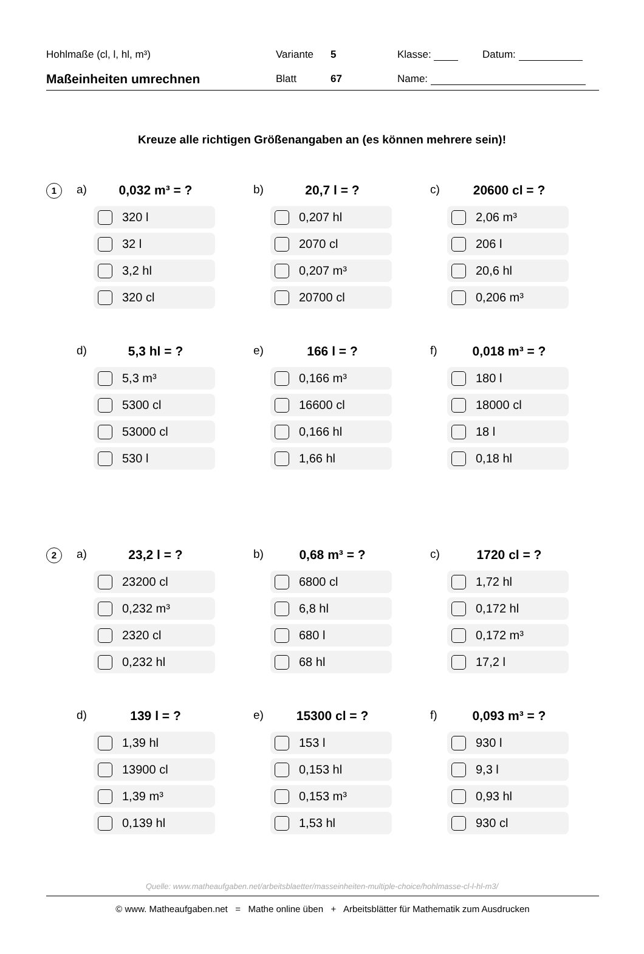Hohlmaße (cl, l, hl, m³) Variante 5 Klasse: Datum:
Maßeinheiten umrechnen
Blatt 67 Name:
Kreuze alle richtigen Größenangaben an (es können mehrere sein)!
1
a) 0,032 m³ = ?
320 l
32 l
3,2 hl
320 cl
b) 20,7 l = ?
0,207 hl
2070 cl
0,207 m³
20700 cl
c) 20600 cl = ?
2,06 m³
206 l
20,6 hl
0,206 m³
d) 5,3 hl = ?
5,3 m³
5300 cl
53000 cl
530 l
e) 166 l = ?
0,166 m³
16600 cl
0,166 hl
1,66 hl
f) 0,018 m³ = ?
180 l
18000 cl
18 l
0,18 hl
2
a) 23,2 l = ?
23200 cl
0,232 m³
2320 cl
0,232 hl
b) 0,68 m³ = ?
6800 cl
6,8 hl
680 l
68 hl
c) 1720 cl = ?
1,72 hl
0,172 hl
0,172 m³
17,2 l
d) 139 l = ?
1,39 hl
13900 cl
1,39 m³
0,139 hl
e) 15300 cl = ?
153 l
0,153 hl
0,153 m³
1,53 hl
f) 0,093 m³ = ?
930 l
9,3 l
0,93 hl
930 cl
Quelle: www.matheaufgaben.net/arbeitsblaetter/masseinheiten-multiple-choice/hohlmasse-cl-l-hl-m3/
© www. Matheaufgaben.net = Mathe online üben + Arbeitsblätter für Mathematik zum Ausdrucken